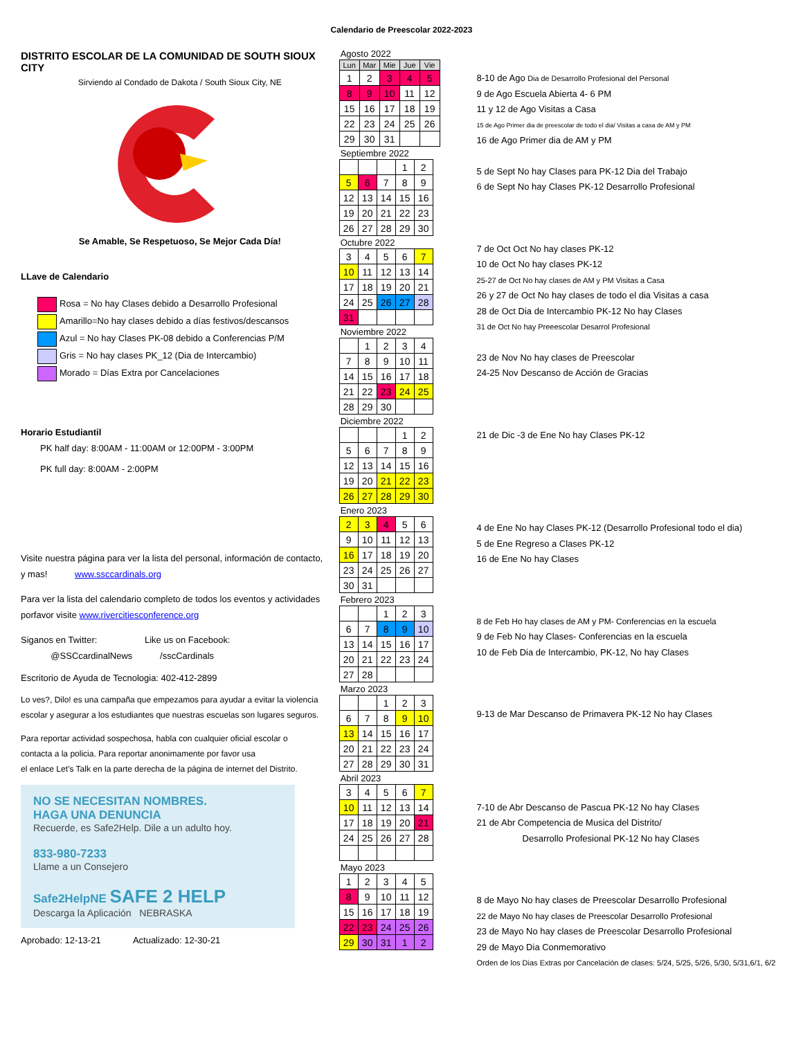Calendario de Preescolar 2022-2023
DISTRITO ESCOLAR DE LA COMUNIDAD DE SOUTH SIOUX CITY
Sirviendo al Condado de Dakota / South Sioux City, NE
Se Amable, Se Respetuoso, Se Mejor Cada Día!
LLave de Calendario
Rosa = No hay Clases debido a Desarrollo Profesional
Amarillo=No hay clases debido a días festivos/descansos
Azul = No hay Clases PK-08 debido a Conferencias P/M
Gris = No hay clases PK_12 (Dia de Intercambio)
Morado = Días Extra por Cancelaciones
Horario Estudiantil
PK half day: 8:00AM - 11:00AM or 12:00PM - 3:00PM
PK full day: 8:00AM - 2:00PM
Visite nuestra página para ver la lista del personal, información de contacto,
y mas! www.ssccardinals.org
Para ver la lista del calendario completo de todos los eventos y actividades
porfavor visite www.rivercitiesconference.org
Siganos en Twitter: Like us on Facebook:
@SSCcardinalNews /sscCardinals
Escritorio de Ayuda de Tecnologia: 402-412-2899
Lo ves?, Dilo! es una campaña que empezamos para ayudar a evitar la violencia
escolar y asegurar a los estudiantes que nuestras escuelas son lugares seguros.
Para reportar actividad sospechosa, habla con cualquier oficial escolar o
contacta a la policia. Para reportar anonimamente por favor usa
el enlace Let’s Talk en la parte derecha de la página de internet del Distrito.
NO SE NECESITAN NOMBRES.
HAGA UNA DENUNCIA
Recuerde, es Safe2Help. Dile a un adulto hoy.
833-980-7233
Llame a un Consejero
Safe2HelpNE SAFE 2 HELP
Descarga la Aplicación NEBRASKA
Aprobado: 12-13-21 Actualizado: 12-30-21
Agosto 2022
| Lun | Mar | Mie | Jue | Vie |
| --- | --- | --- | --- | --- |
| 1 | 2 | 3 | 4 | 5 |
| 8 | 9 | 10 | 11 | 12 |
| 15 | 16 | 17 | 18 | 19 |
| 22 | 23 | 24 | 25 | 26 |
| 29 | 30 | 31 | | |
Septiembre 2022
| | | | 1 | 2 |
| 5 | 6 | 7 | 8 | 9 |
| 12 | 13 | 14 | 15 | 16 |
| 19 | 20 | 21 | 22 | 23 |
| 26 | 27 | 28 | 29 | 30 |
Octubre 2022
| 3 | 4 | 5 | 6 | 7 |
| 10 | 11 | 12 | 13 | 14 |
| 17 | 18 | 19 | 20 | 21 |
| 24 | 25 | 26 | 27 | 28 |
| 31 | | | | |
Noviembre 2022
| | 1 | 2 | 3 | 4 |
| 7 | 8 | 9 | 10 | 11 |
| 14 | 15 | 16 | 17 | 18 |
| 21 | 22 | 23 | 24 | 25 |
| 28 | 29 | 30 | | |
Diciembre 2022
| | | | 1 | 2 |
| 5 | 6 | 7 | 8 | 9 |
| 12 | 13 | 14 | 15 | 16 |
| 19 | 20 | 21 | 22 | 23 |
| 26 | 27 | 28 | 29 | 30 |
Enero 2023
| 2 | 3 | 4 | 5 | 6 |
| 9 | 10 | 11 | 12 | 13 |
| 16 | 17 | 18 | 19 | 20 |
| 23 | 24 | 25 | 26 | 27 |
| 30 | 31 | | | |
Febrero 2023
| | | 1 | 2 | 3 |
| 6 | 7 | 8 | 9 | 10 |
| 13 | 14 | 15 | 16 | 17 |
| 20 | 21 | 22 | 23 | 24 |
| 27 | 28 | | | |
Marzo 2023
| | | 1 | 2 | 3 |
| 6 | 7 | 8 | 9 | 10 |
| 13 | 14 | 15 | 16 | 17 |
| 20 | 21 | 22 | 23 | 24 |
| 27 | 28 | 29 | 30 | 31 |
Abril 2023
| 3 | 4 | 5 | 6 | 7 |
| 10 | 11 | 12 | 13 | 14 |
| 17 | 18 | 19 | 20 | 21 |
| 24 | 25 | 26 | 27 | 28 |
Mayo 2023
| 1 | 2 | 3 | 4 | 5 |
| 8 | 9 | 10 | 11 | 12 |
| 15 | 16 | 17 | 18 | 19 |
| 22 | 23 | 24 | 25 | 26 |
| 29 | 30 | 31 | 1 | 2 |
8-10 de Ago Dia de Desarrollo Profesional del Personal
9 de Ago Escuela Abierta 4- 6 PM
11 y 12 de Ago Visitas a Casa
15 de Ago Primer dia de preescolar de todo el dia/ Visitas a casa de AM y PM
16 de Ago Primer dia de AM y PM
5 de Sept No hay Clases para PK-12 Dia del Trabajo
6 de Sept No hay Clases PK-12 Desarrollo Profesional
7 de Oct Oct No hay clases PK-12
10 de Oct No hay clases PK-12
25-27 de Oct No hay clases de AM y PM Visitas a Casa
26 y 27 de Oct No hay clases de todo el dia Visitas a casa
28 de Oct Dia de Intercambio PK-12 No hay Clases
31 de Oct No hay Preeescolar Desarrol Profesional
23 de Nov No hay clases de Preescolar
24-25 Nov Descanso de Acción de Gracias
21 de Dic -3 de Ene No hay Clases PK-12
4 de Ene No hay Clases PK-12 (Desarrollo Profesional todo el dia)
5 de Ene Regreso a Clases PK-12
16 de Ene No hay Clases
8 de Feb Ho hay clases de AM y PM- Conferencias en la escuela
9 de Feb No hay Clases- Conferencias en la escuela
10 de Feb Dia de Intercambio, PK-12, No hay Clases
9-13 de Mar Descanso de Primavera PK-12 No hay Clases
7-10 de Abr Descanso de Pascua PK-12 No hay Clases
21 de Abr Competencia de Musica del Distrito/
Desarrollo Profesional PK-12 No hay Clases
8 de Mayo No hay clases de Preescolar Desarrollo Profesional
22 de Mayo No hay clases de Preescolar Desarrollo Profesional
23 de Mayo No hay clases de Preescolar Desarrollo Profesional
29 de Mayo Dia Conmemorativo
Orden de los Dias Extras por Cancelación de clases: 5/24, 5/25, 5/26, 5/30, 5/31,6/1, 6/2